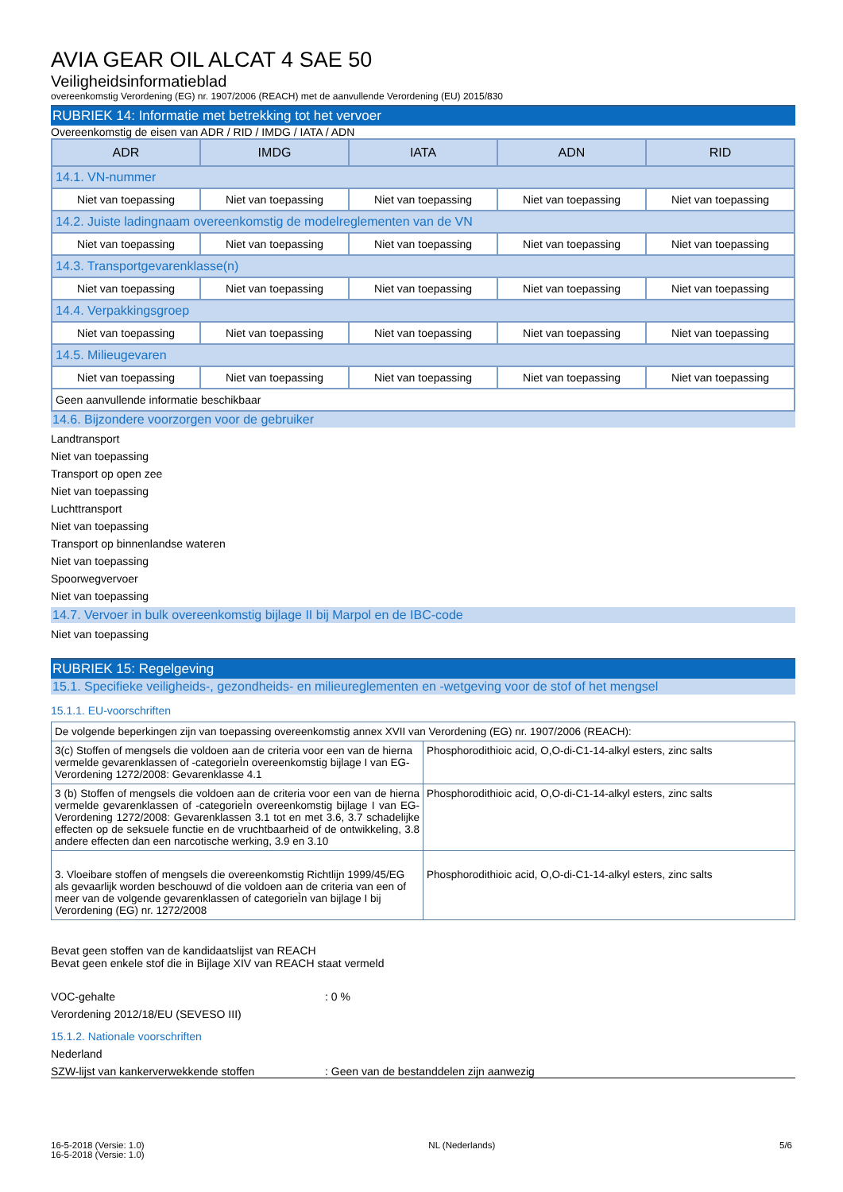AVIA GEAR OIL ALCAT 4 SAE 50
Veiligheidsinformatieblad
overeenkomstig Verordening (EG) nr. 1907/2006 (REACH) met de aanvullende Verordening (EU) 2015/830
RUBRIEK 14: Informatie met betrekking tot het vervoer
Overeenkomstig de eisen van ADR / RID / IMDG / IATA / ADN
| ADR | IMDG | IATA | ADN | RID |
| --- | --- | --- | --- | --- |
| 14.1. VN-nummer | | | | |
| Niet van toepassing | Niet van toepassing | Niet van toepassing | Niet van toepassing | Niet van toepassing |
| 14.2. Juiste ladingnaam overeenkomstig de modelreglementen van de VN | | | | |
| Niet van toepassing | Niet van toepassing | Niet van toepassing | Niet van toepassing | Niet van toepassing |
| 14.3. Transportgevarenklasse(n) | | | | |
| Niet van toepassing | Niet van toepassing | Niet van toepassing | Niet van toepassing | Niet van toepassing |
| 14.4. Verpakkingsgroep | | | | |
| Niet van toepassing | Niet van toepassing | Niet van toepassing | Niet van toepassing | Niet van toepassing |
| 14.5. Milieugevaren | | | | |
| Niet van toepassing | Niet van toepassing | Niet van toepassing | Niet van toepassing | Niet van toepassing |
| Geen aanvullende informatie beschikbaar | | | | |
14.6. Bijzondere voorzorgen voor de gebruiker
Landtransport
Niet van toepassing
Transport op open zee
Niet van toepassing
Luchttransport
Niet van toepassing
Transport op binnenlandse wateren
Niet van toepassing
Spoorwegvervoer
Niet van toepassing
14.7. Vervoer in bulk overeenkomstig bijlage II bij Marpol en de IBC-code
Niet van toepassing
RUBRIEK 15: Regelgeving
15.1. Specifieke veiligheids-, gezondheids- en milieureglementen en -wetgeving voor de stof of het mengsel
15.1.1. EU-voorschriften
| De volgende beperkingen zijn van toepassing overeenkomstig annex XVII van Verordening (EG) nr. 1907/2006 (REACH): | |
| 3(c) Stoffen of mengsels die voldoen aan de criteria voor een van de hierna vermelde gevarenklassen of -categorieÌn overeenkomstig bijlage I van EG-Verordening 1272/2008: Gevarenklasse 4.1 | Phosphorodithioic acid, O,O-di-C1-14-alkyl esters, zinc salts |
| 3 (b) Stoffen of mengsels die voldoen aan de criteria voor een van de hierna vermelde gevarenklassen of -categorieÌn overeenkomstig bijlage I van EG-Verordening 1272/2008: Gevarenklassen 3.1 tot en met 3.6, 3.7 schadelijke effecten op de seksuele functie en de vruchtbaarheid of de ontwikkeling, 3.8 andere effecten dan een narcotische werking, 3.9 en 3.10 | Phosphorodithioic acid, O,O-di-C1-14-alkyl esters, zinc salts |
| 3. Vloeibare stoffen of mengsels die overeenkomstig Richtlijn 1999/45/EG als gevaarlijk worden beschouwd of die voldoen aan de criteria van een of meer van de volgende gevarenklassen of categorieÌn van bijlage I bij Verordening (EG) nr. 1272/2008 | Phosphorodithioic acid, O,O-di-C1-14-alkyl esters, zinc salts |
Bevat geen stoffen van de kandidaatslijst van REACH
Bevat geen enkele stof die in Bijlage XIV van REACH staat vermeld
VOC-gehalte: 0 %
Verordening 2012/18/EU (SEVESO III)
15.1.2. Nationale voorschriften
Nederland
SZW-lijst van kankerverwekkende stoffen: Geen van de bestanddelen zijn aanwezig
16-5-2018 (Versie: 1.0)
16-5-2018 (Versie: 1.0)
NL (Nederlands) 5/6